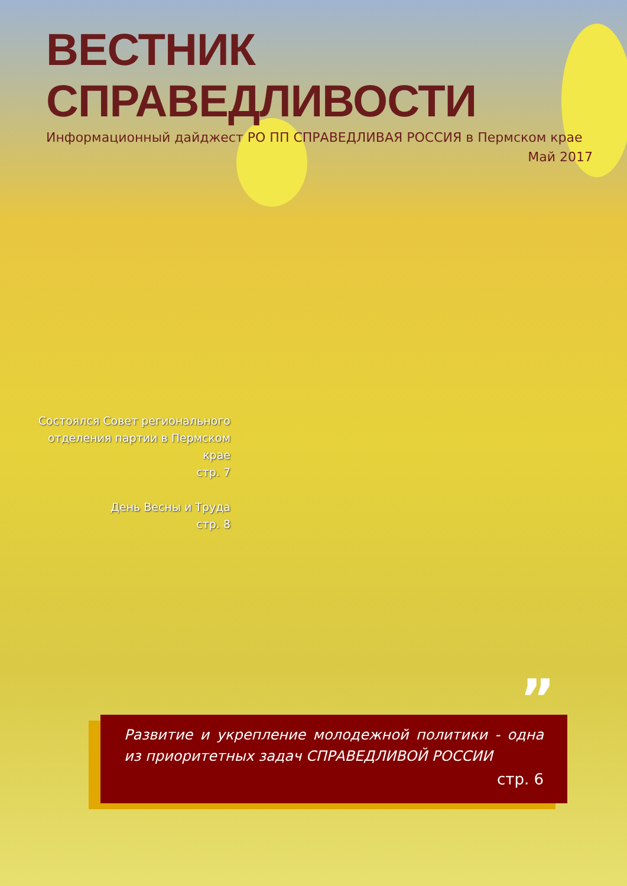ВЕСТНИК СПРАВЕДЛИВОСТИ
Информационный дайджест РО ПП СПРАВЕДЛИВАЯ РОССИЯ в Пермском крае
Май 2017
Состоялся Совет регионального отделения партии в Пермском крае
стр. 7
День Весны и Труда
стр. 8
”
Развитие и укрепление молодежной политики - одна из приоритетных задач СПРАВЕДЛИВОЙ РОССИИ
стр. 6